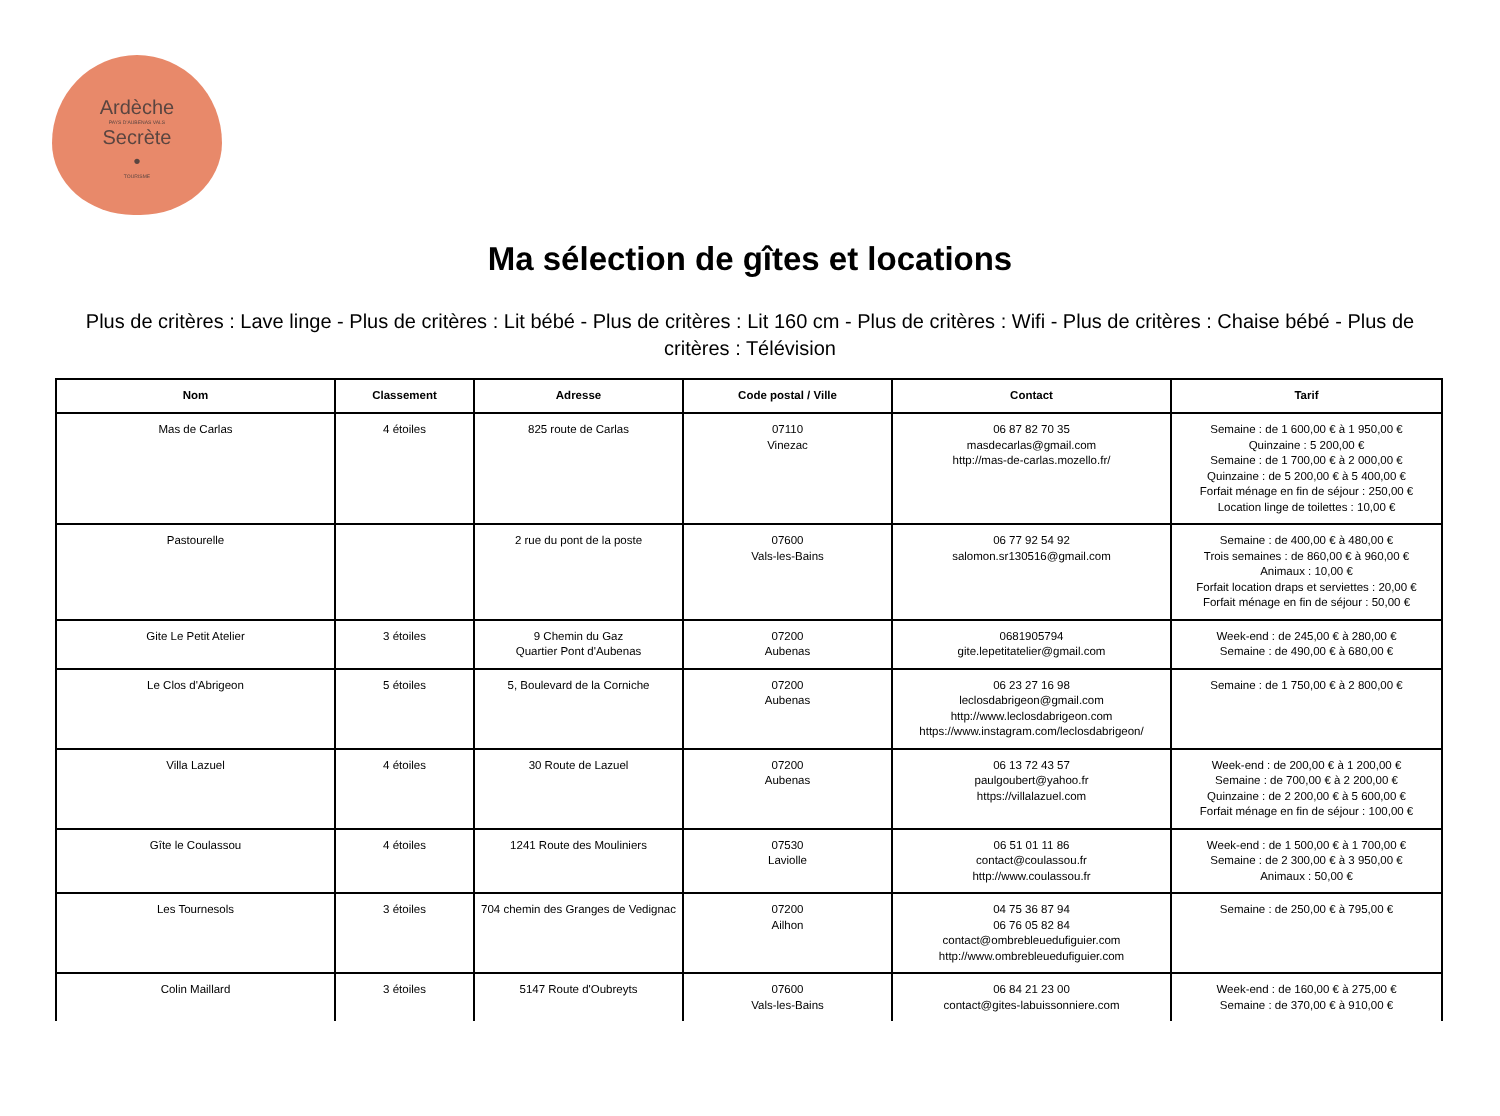Ardèche
PAYS D'AUBENAS VALS
Secrète
•
TOURISME
Ma sélection de gîtes et locations
Plus de critères : Lave linge - Plus de critères : Lit bébé - Plus de critères : Lit 160 cm - Plus de critères : Wifi - Plus de critères : Chaise bébé - Plus de critères : Télévision
| Nom | Classement | Adresse | Code postal / Ville | Contact | Tarif |
| --- | --- | --- | --- | --- | --- |
| Mas de Carlas | 4 étoiles | 825 route de Carlas | 07110 Vinezac | 06 87 82 70 35 masdecarlas@gmail.com http://mas-de-carlas.mozello.fr/ | Semaine : de 1 600,00 € à 1 950,00 € Quinzaine : 5 200,00 € Semaine : de 1 700,00 € à 2 000,00 € Quinzaine : de 5 200,00 € à 5 400,00 € Forfait ménage en fin de séjour : 250,00 € Location linge de toilettes : 10,00 € |
| Pastourelle | | 2 rue du pont de la poste | 07600 Vals-les-Bains | 06 77 92 54 92 salomon.sr130516@gmail.com | Semaine : de 400,00 € à 480,00 € Trois semaines : de 860,00 € à 960,00 € Animaux : 10,00 € Forfait location draps et serviettes : 20,00 € Forfait ménage en fin de séjour : 50,00 € |
| Gite Le Petit Atelier | 3 étoiles | 9 Chemin du Gaz Quartier Pont d'Aubenas | 07200 Aubenas | 0681905794 gite.lepetitatelier@gmail.com | Week-end : de 245,00 € à 280,00 € Semaine : de 490,00 € à 680,00 € |
| Le Clos d'Abrigeon | 5 étoiles | 5, Boulevard de la Corniche | 07200 Aubenas | 06 23 27 16 98 leclosdabrigeon@gmail.com http://www.leclosdabrigeon.com https://www.instagram.com/leclosdabrigeon/ | Semaine : de 1 750,00 € à 2 800,00 € |
| Villa Lazuel | 4 étoiles | 30 Route de Lazuel | 07200 Aubenas | 06 13 72 43 57 paulgoubert@yahoo.fr https://villalazuel.com | Week-end : de 200,00 € à 1 200,00 € Semaine : de 700,00 € à 2 200,00 € Quinzaine : de 2 200,00 € à 5 600,00 € Forfait ménage en fin de séjour : 100,00 € |
| Gîte le Coulassou | 4 étoiles | 1241 Route des Mouliniers | 07530 Laviolle | 06 51 01 11 86 contact@coulassou.fr http://www.coulassou.fr | Week-end : de 1 500,00 € à 1 700,00 € Semaine : de 2 300,00 € à 3 950,00 € Animaux : 50,00 € |
| Les Tournesols | 3 étoiles | 704 chemin des Granges de Vedignac | 07200 Ailhon | 04 75 36 87 94 06 76 05 82 84 contact@ombrebleuedufiguier.com http://www.ombrebleuedufiguier.com | Semaine : de 250,00 € à 795,00 € |
| Colin Maillard | 3 étoiles | 5147 Route d'Oubreyts | 07600 Vals-les-Bains | 06 84 21 23 00 contact@gites-labuissonniere.com | Week-end : de 160,00 € à 275,00 € Semaine : de 370,00 € à 910,00 € |